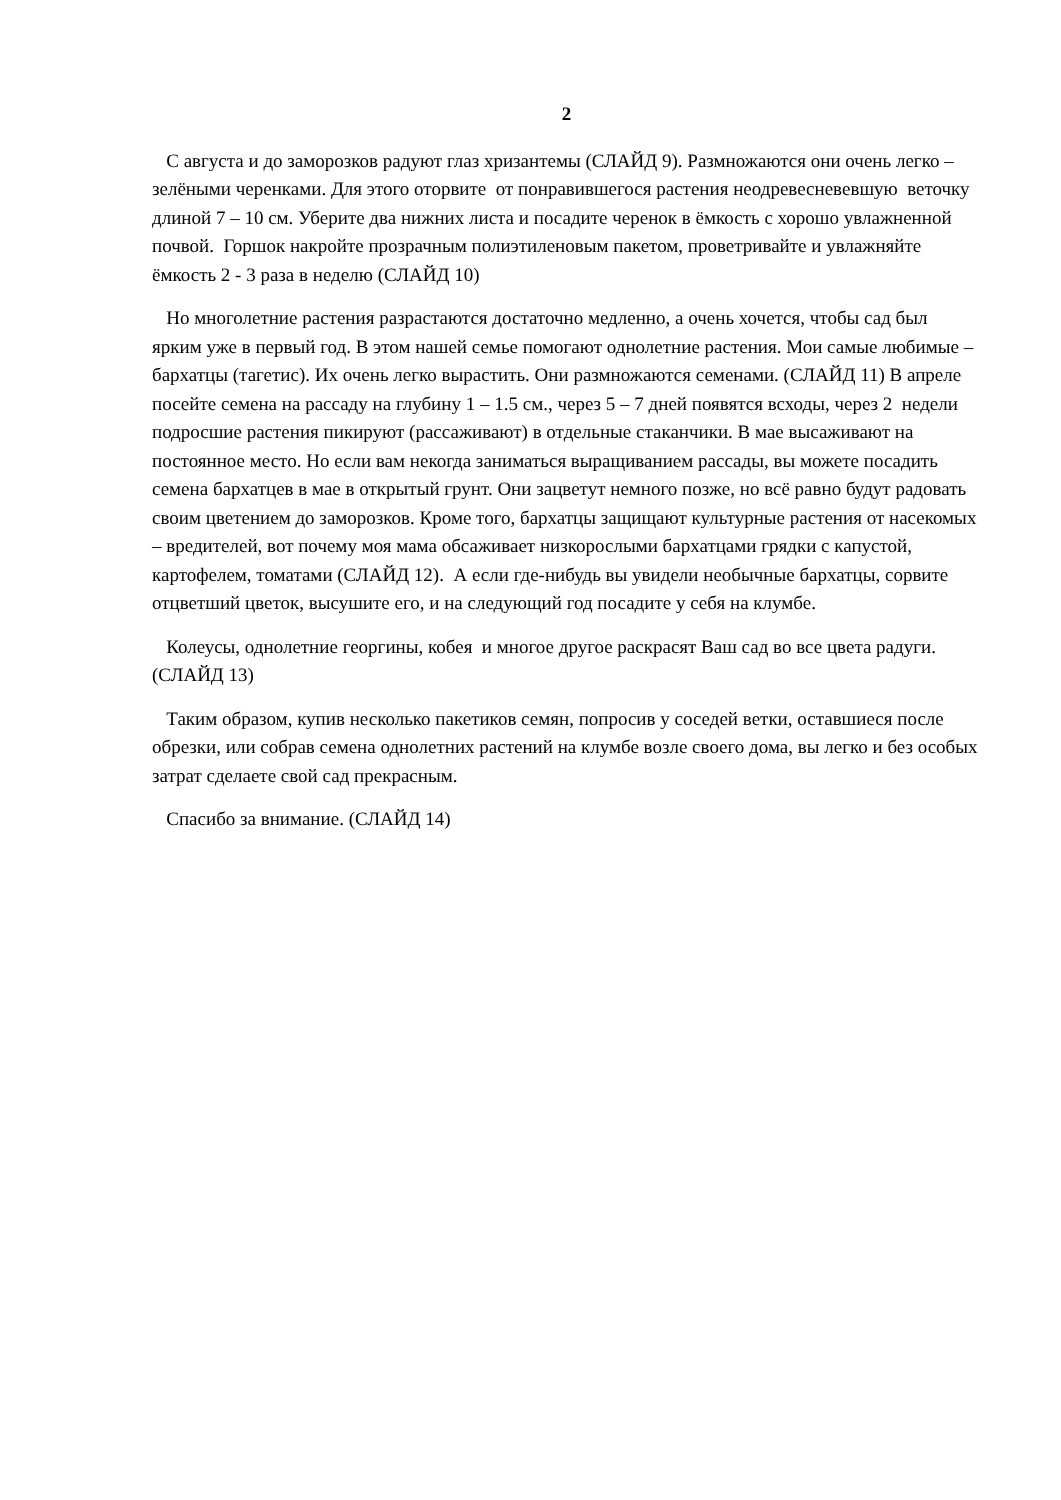2
С августа и до заморозков радуют глаз хризантемы (СЛАЙД 9). Размножаются они очень легко – зелёными черенками. Для этого оторвите от понравившегося растения неодревесневевшую веточку длиной 7 – 10 см. Уберите два нижних листа и посадите черенок в ёмкость с хорошо увлажненной почвой. Горшок накройте прозрачным полиэтиленовым пакетом, проветривайте и увлажняйте ёмкость 2 - 3 раза в неделю (СЛАЙД 10)
Но многолетние растения разрастаются достаточно медленно, а очень хочется, чтобы сад был ярким уже в первый год. В этом нашей семье помогают однолетние растения. Мои самые любимые – бархатцы (тагетис). Их очень легко вырастить. Они размножаются семенами. (СЛАЙД 11) В апреле посейте семена на рассаду на глубину 1 – 1.5 см., через 5 – 7 дней появятся всходы, через 2 недели подросшие растения пикируют (рассаживают) в отдельные стаканчики. В мае высаживают на постоянное место. Но если вам некогда заниматься выращиванием рассады, вы можете посадить семена бархатцев в мае в открытый грунт. Они зацветут немного позже, но всё равно будут радовать своим цветением до заморозков. Кроме того, бархатцы защищают культурные растения от насекомых – вредителей, вот почему моя мама обсаживает низкорослыми бархатцами грядки с капустой, картофелем, томатами (СЛАЙД 12). А если где-нибудь вы увидели необычные бархатцы, сорвите отцветший цветок, высушите его, и на следующий год посадите у себя на клумбе.
Колеусы, однолетние георгины, кобея и многое другое раскрасят Ваш сад во все цвета радуги. (СЛАЙД 13)
Таким образом, купив несколько пакетиков семян, попросив у соседей ветки, оставшиеся после обрезки, или собрав семена однолетних растений на клумбе возле своего дома, вы легко и без особых затрат сделаете свой сад прекрасным.
Спасибо за внимание. (СЛАЙД 14)